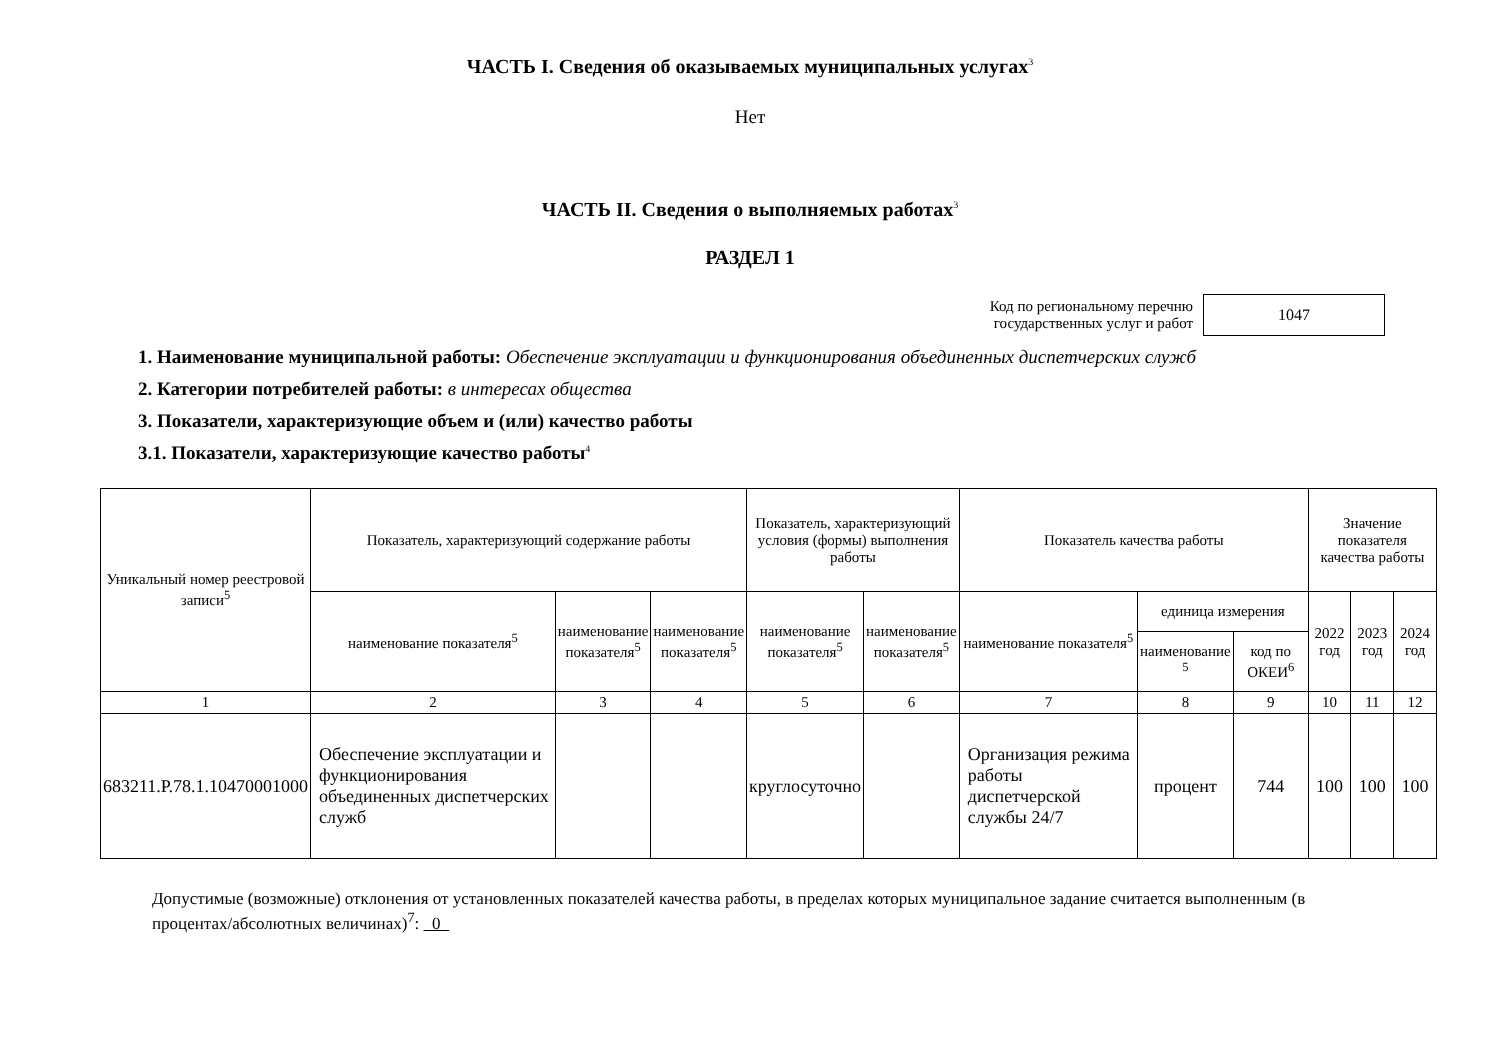ЧАСТЬ I. Сведения об оказываемых муниципальных услугах<sup>3</sup>
Нет
ЧАСТЬ II. Сведения о выполняемых работах<sup>3</sup>
РАЗДЕЛ 1
Код по региональному перечню
государственных услуг и работ
1047
1. Наименование муниципальной работы: Обеспечение эксплуатации и функционирования объединенных диспетчерских служб
2. Категории потребителей работы: в интересах общества
3. Показатели, характеризующие объем и (или) качество работы
3.1. Показатели, характеризующие качество работы<sup>4</sup>
| Уникальный номер реестровой записи<sup>5</sup> | Показатель, характеризующий содержание работы | | | Показатель, характеризующий условия (формы) выполнения работы | | Показатель качества работы | | | Значение показателя качества работы | | |
| --- | --- | --- | --- | --- | --- | --- | --- | --- | --- | --- | --- |
| | наименование показателя<sup>5</sup> | наименование показателя<sup>5</sup> | наименование показателя<sup>5</sup> | наименование показателя<sup>5</sup> | наименование показателя<sup>5</sup> | наименование показателя<sup>5</sup> | единица измерения | | 2022 год | 2023 год | 2024 год |
| | | | | | | | наименование <sup>5</sup> | код по ОКЕИ<sup>6</sup> | | | |
| 1 | 2 | 3 | 4 | 5 | 6 | 7 | 8 | 9 | 10 | 11 | 12 |
| 683211.Р.78.1.10470001000 | Обеспечение эксплуатации и функционирования объединенных диспетчерских служб | | | круглосуточно | | Организация режима работы диспетчерской службы 24/7 | процент | 744 | 100 | 100 | 100 |
Допустимые (возможные) отклонения от установленных показателей качества работы, в пределах которых муниципальное задание считается выполненным (в процентах/абсолютных величинах)<sup>7</sup>: 0